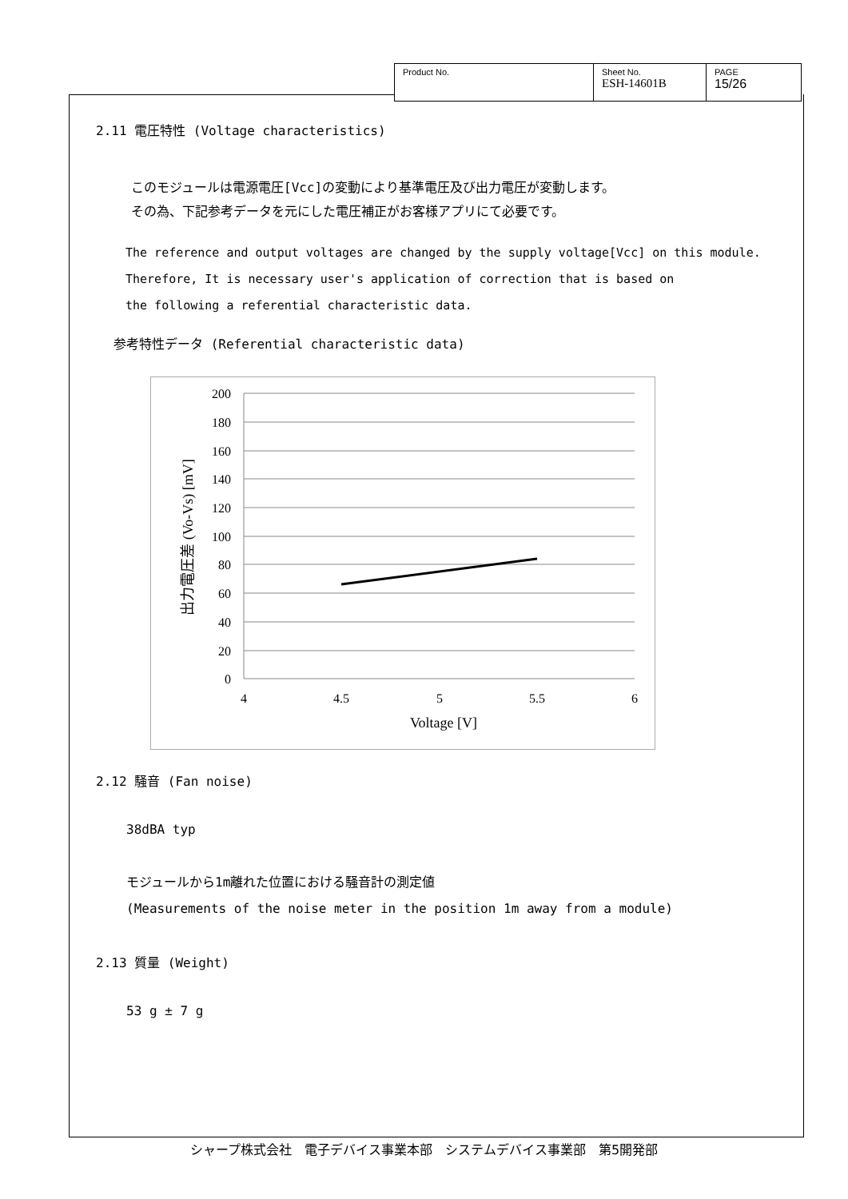| Product No. | Sheet No. ESH-14601B | PAGE 15/26 |
2.11 電圧特性 (Voltage characteristics)
このモジュールは電源電圧[Vcc]の変動により基準電圧及び出力電圧が変動します。
その為、下記参考データを元にした電圧補正がお客様アプリにて必要です。
The reference and output voltages are changed by the supply voltage[Vcc] on this module.
Therefore, It is necessary user's application of correction that is based on
the following a referential characteristic data.
参考特性データ (Referential characteristic data)
200
180
160
140
120
100
80
60
40
20
0
4
4.5
5
5.5
6
Voltage [V]
出力電圧差 (Vo-Vs) [mV]
2.12 騒音 (Fan noise)
38dBA typ
モジュールから1m離れた位置における騒音計の測定値
(Measurements of the noise meter in the position 1m away from a module)
2.13 質量 (Weight)
53 g ± 7 g
シャープ株式会社　電子デバイス事業本部　システムデバイス事業部　第5開発部